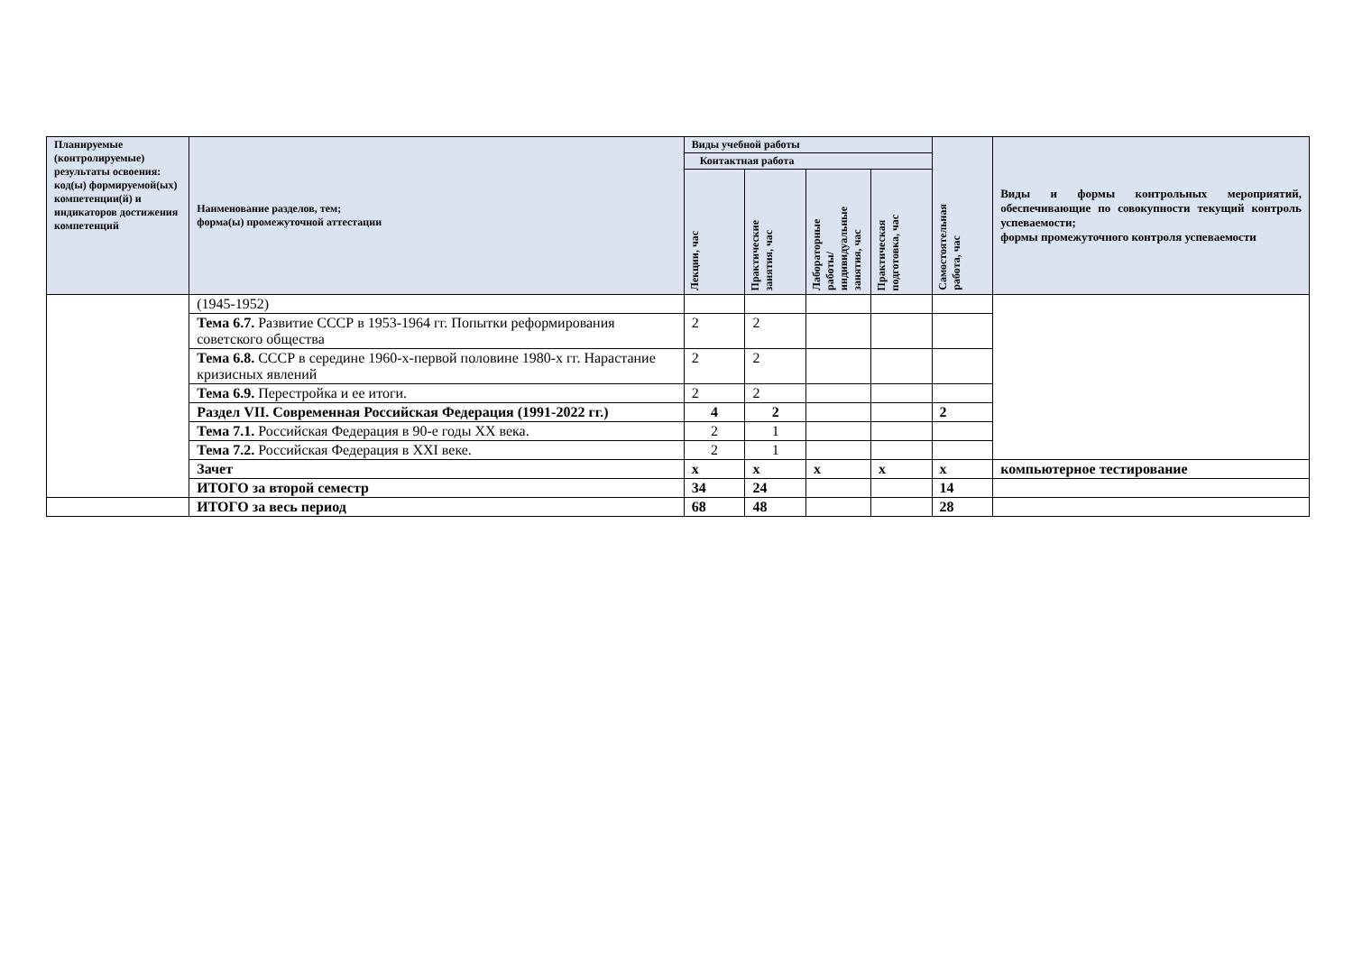| Планируемые (контролируемые) результаты освоения: код(ы) формируемой(ых) компетенции(й) и индикаторов достижения компетенций | Наименование разделов, тем; форма(ы) промежуточной аттестации | Виды учебной работы | | | | Самостоятельная работа, час | Виды и формы контрольных мероприятий, обеспечивающие по совокупности текущий контроль успеваемости; формы промежуточного контроля успеваемости |
| --- | --- | --- | --- | --- | --- | --- | --- |
| | | Контактная работа | | | | | |
| | | Лекции, час | Практические занятия, час | Лабораторные работы/ индивидуальные занятия, час | Практическая подготовка, час | | |
| | (1945-1952) | | | | | | |
| | Тема 6.7. Развитие СССР в 1953-1964 гг. Попытки реформирования советского общества | 2 | 2 | | | | |
| | Тема 6.8. СССР в середине 1960-х-первой половине 1980-х гг. Нарастание кризисных явлений | 2 | 2 | | | | |
| | Тема 6.9. Перестройка и ее итоги. | 2 | 2 | | | | |
| | Раздел VII. Современная Российская Федерация (1991-2022 гг.) | 4 | 2 | | | 2 | |
| | Тема 7.1. Российская Федерация в 90-е годы XX века. | 2 | 1 | | | | |
| | Тема 7.2. Российская Федерация в XXI веке. | 2 | 1 | | | | |
| | Зачет | х | х | х | х | х | компьютерное тестирование |
| | ИТОГО за второй семестр | 34 | 24 | | | 14 | |
| | ИТОГО за весь период | 68 | 48 | | | 28 | |